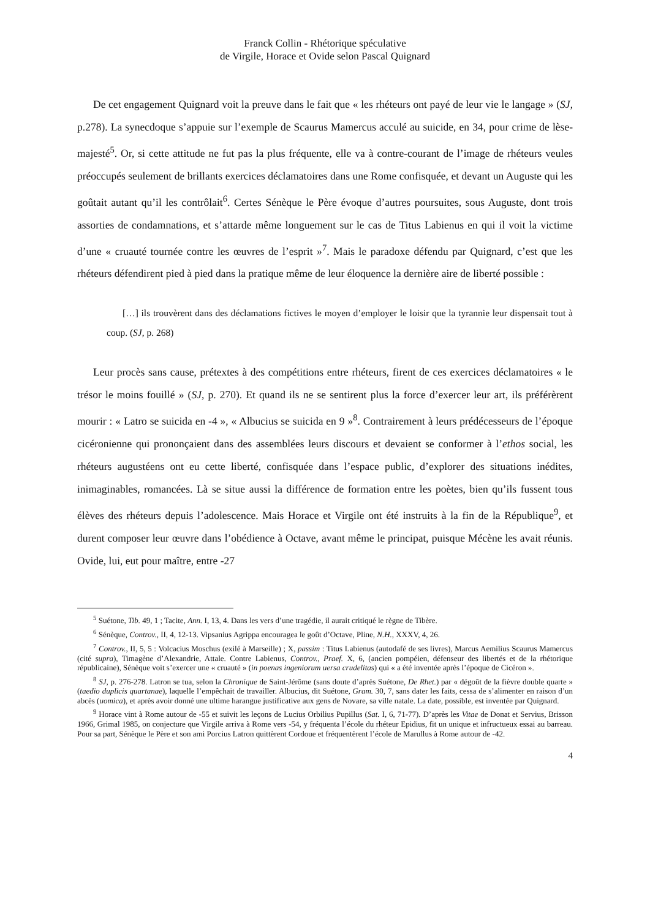Franck Collin - Rhétorique spéculative
de Virgile, Horace et Ovide selon Pascal Quignard
De cet engagement Quignard voit la preuve dans le fait que « les rhéteurs ont payé de leur vie le langage » (SJ, p.278). La synecdoque s’appuie sur l’exemple de Scaurus Mamercus acculé au suicide, en 34, pour crime de lèse-majesté<sup>5</sup>. Or, si cette attitude ne fut pas la plus fréquente, elle va à contre-courant de l’image de rhéteurs veules préoccupés seulement de brillants exercices déclamatoires dans une Rome confisquée, et devant un Auguste qui les goûtait autant qu’il les contrôlait<sup>6</sup>. Certes Sénèque le Père évoque d’autres poursuites, sous Auguste, dont trois assorties de condamnations, et s’attarde même longuement sur le cas de Titus Labienus en qui il voit la victime d’une « cruauté tournée contre les œuvres de l’esprit »<sup>7</sup>. Mais le paradoxe défendu par Quignard, c’est que les rhéteurs défendirent pied à pied dans la pratique même de leur éloquence la dernière aire de liberté possible :
[…] ils trouvèrent dans des déclamations fictives le moyen d’employer le loisir que la tyrannie leur dispensait tout à coup. (SJ, p. 268)
Leur procès sans cause, prétextes à des compétitions entre rhéteurs, firent de ces exercices déclamatoires « le trésor le moins fouillé » (SJ, p. 270). Et quand ils ne se sentirent plus la force d’exercer leur art, ils préférèrent mourir : « Latro se suicida en -4 », « Albucius se suicida en 9 »<sup>8</sup>. Contrairement à leurs prédécesseurs de l’époque cicéronienne qui prononçaient dans des assemblées leurs discours et devaient se conformer à l’ethos social, les rhéteurs augustéens ont eu cette liberté, confisquée dans l’espace public, d’explorer des situations inédites, inimaginables, romancées. Là se situe aussi la différence de formation entre les poètes, bien qu’ils fussent tous élèves des rhéteurs depuis l’adolescence. Mais Horace et Virgile ont été instruits à la fin de la République<sup>9</sup>, et durent composer leur œuvre dans l’obédience à Octave, avant même le principat, puisque Mécène les avait réunis. Ovide, lui, eut pour maître, entre -27
<sup>5</sup> Suétone, Tib. 49, 1 ; Tacite, Ann. I, 13, 4. Dans les vers d’une tragédie, il aurait critiqué le règne de Tibère.
<sup>6</sup> Sénèque, Controv., II, 4, 12-13. Vipsanius Agrippa encouragea le goût d’Octave, Pline, N.H., XXXV, 4, 26.
<sup>7</sup> Controv., II, 5, 5 : Volcacius Moschus (exilé à Marseille) ; X, passim : Titus Labienus (autodafé de ses livres), Marcus Aemilius Scaurus Mamercus (cité supra), Timagène d’Alexandrie, Attale. Contre Labienus, Controv., Praef. X, 6, (ancien pompéien, défenseur des libertés et de la rhétorique républicaine), Sénèque voit s’exercer une « cruauté » (in poenas ingeniorum uersa crudelitas) qui « a été inventée après l’époque de Cicéron ».
<sup>8</sup> SJ, p. 276-278. Latron se tua, selon la Chronique de Saint-Jérôme (sans doute d’après Suétone, De Rhet.) par « dégoût de la fièvre double quarte » (taedio duplicis quartanae), laquelle l’empêchait de travailler. Albucius, dit Suétone, Gram. 30, 7, sans dater les faits, cessa de s’alimenter en raison d’un abcès (uomica), et après avoir donné une ultime harangue justificative aux gens de Novare, sa ville natale. La date, possible, est inventée par Quignard.
<sup>9</sup> Horace vint à Rome autour de -55 et suivit les leçons de Lucius Orbilius Pupillus (Sat. I, 6, 71-77). D’après les Vitae de Donat et Servius, Brisson 1966, Grimal 1985, on conjecture que Virgile arriva à Rome vers -54, y fréquenta l’école du rhéteur Epidius, fit un unique et infructueux essai au barreau. Pour sa part, Sénèque le Père et son ami Porcius Latron quittèrent Cordoue et fréquentèrent l’école de Marullus à Rome autour de -42.
4